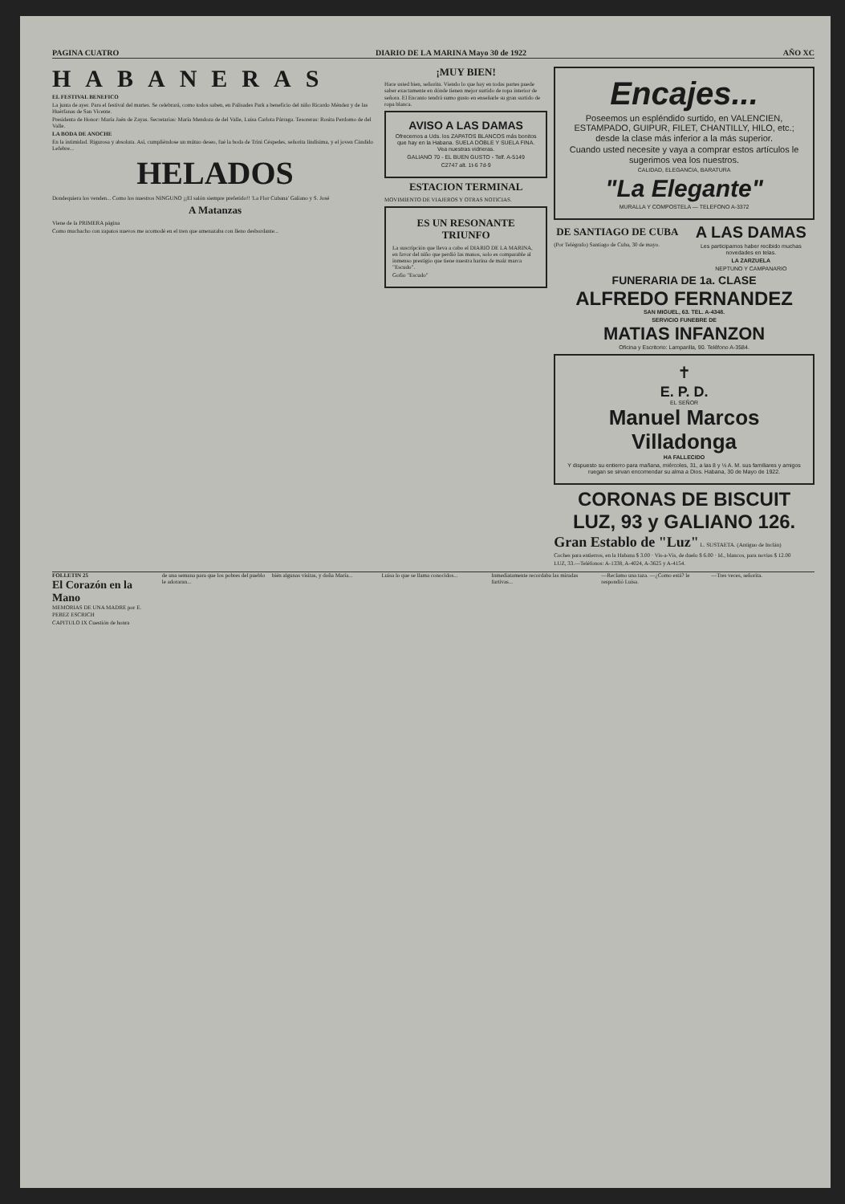PAGINA CUATRO DIARIO DE LA MARINA Mayo 30 de 1922 AÑO XC
HABANERAS
EL FESTIVAL BENEFICO
La junta de ayer. Para el festival del martes. Se celebrará, como todos saben, en Palisades Park a beneficio del niño Ricardo Méndez y de las Huérfanas de San Vicente.
Presidenta de Honor: María Jaén de Zayas. Secretarias: María Mendoza de del Valle, Luisa Carlota Párraga. Tesoreras: Rosita Perdomo de del Valle.
LA BODA DE ANOCHE
En la intimidad. Rigurosa y absoluta. Así, cumpliéndose un mútuo deseo, fué la boda de Trini Céspedes, señorita lindísima, y el joven Cándido Lefebre...
HELADOS
Dondequiera los venden... Como los nuestros NINGUNO ¡¡El salón siempre preferido!! 'La Flor Cubana' Galiano y S. José
A Matanzas
Viene de la PRIMERA página
Como muchacho con zapatos nuevos me acomodé en el tren que amenazaba con lleno desbordante...
¡MUY BIEN!
Hace usted bien, señorita. Viendo lo que hay en todas partes puede saber exactamente en dónde tienen mejor surtido de ropa interior de señora. El Encanto tendrá sumo gusto en enseñarle su gran surtido de ropa blanca.
AVISO A LAS DAMAS
Ofrecemos a Uds. los ZAPATOS BLANCOS más bonitos que hay en la Habana. SUELA DOBLE Y SUELA FINA. Vea nuestras vidrieras.
GALIANO 70 - EL BUEN GUSTO - Telf. A-5149
C2747 alt. 1t-6 7d-9
ESTACION TERMINAL
MOVIMIENTO DE VIAJEROS Y OTRAS NOTICIAS.
ES UN RESONANTE TRIUNFO
La suscripción que lleva a cabo el DIARIO DE LA MARINA, en favor del niño que perdió las manos, solo es comparable al inmenso prestigio que tiene nuestra harina de maíz marca "Escudo".
Gofio "Escudo"
Encajes...
Poseemos un espléndido surtido, en VALENCIEN, ESTAMPADO, GUIPUR, FILET, CHANTILLY, HILO, etc.; desde la clase más inferior a la más superior.
Cuando usted necesite y vaya a comprar estos artículos le sugerimos vea los nuestros.
CALIDAD, ELEGANCIA, BARATURA
"La Elegante"
MURALLA Y COMPOSTELA — TELEFONO A-3372
DE SANTIAGO DE CUBA
(Por Telégrafo) Santiago de Cuba, 30 de mayo.
A LAS DAMAS
Les participamos haber recibido muchas novedades en telas.
LA ZARZUELA
NEPTUNO Y CAMPANARIO
FUNERARIA DE 1a. CLASE
ALFREDO FERNANDEZ
SAN MIGUEL, 63. TEL. A-4348.
SERVICIO FUNEBRE DE
MATIAS INFANZON
Oficina y Escritorio: Lamparilla, 90. Teléfono A-3584.
✝
E. P. D.
EL SEÑOR
Manuel Marcos Villadonga
HA FALLECIDO
Y dispuesto su entierro para mañana, miércoles, 31, a las 8 y ½ A. M. sus familiares y amigos ruegan se sirvan encomendar su alma a Dios. Habana, 30 de Mayo de 1922.
CORONAS DE BISCUIT
LUZ, 93 y GALIANO 126.
Gran Establo de "Luz" L. SUSTAETA. (Antiguo de Inclán)
Coches para entierros, en la Habana $ 3.00 · Vis-a-Vis, de duelo $ 6.00 · Id., blancos, para novias $ 12.00
LUZ, 33.—Teléfonos: A-1338, A-4024, A-3625 y A-4154.
FOLLETIN 25
El Corazón en la Mano
MEMORIAS DE UNA MADRE por E. PEREZ ESCRICH
CAPITULO IX Cuestión de honra
de una semana para que los pobres del pueblo le adoraran...
bién algunas visitas, y doña María...
Luisa lo que se llama conocidos...
Inmediatamente recordaba las miradas furtivas...
—Reclamo una taza. —¿Como está? le respondió Luisa.
—Tres veces, señorita.